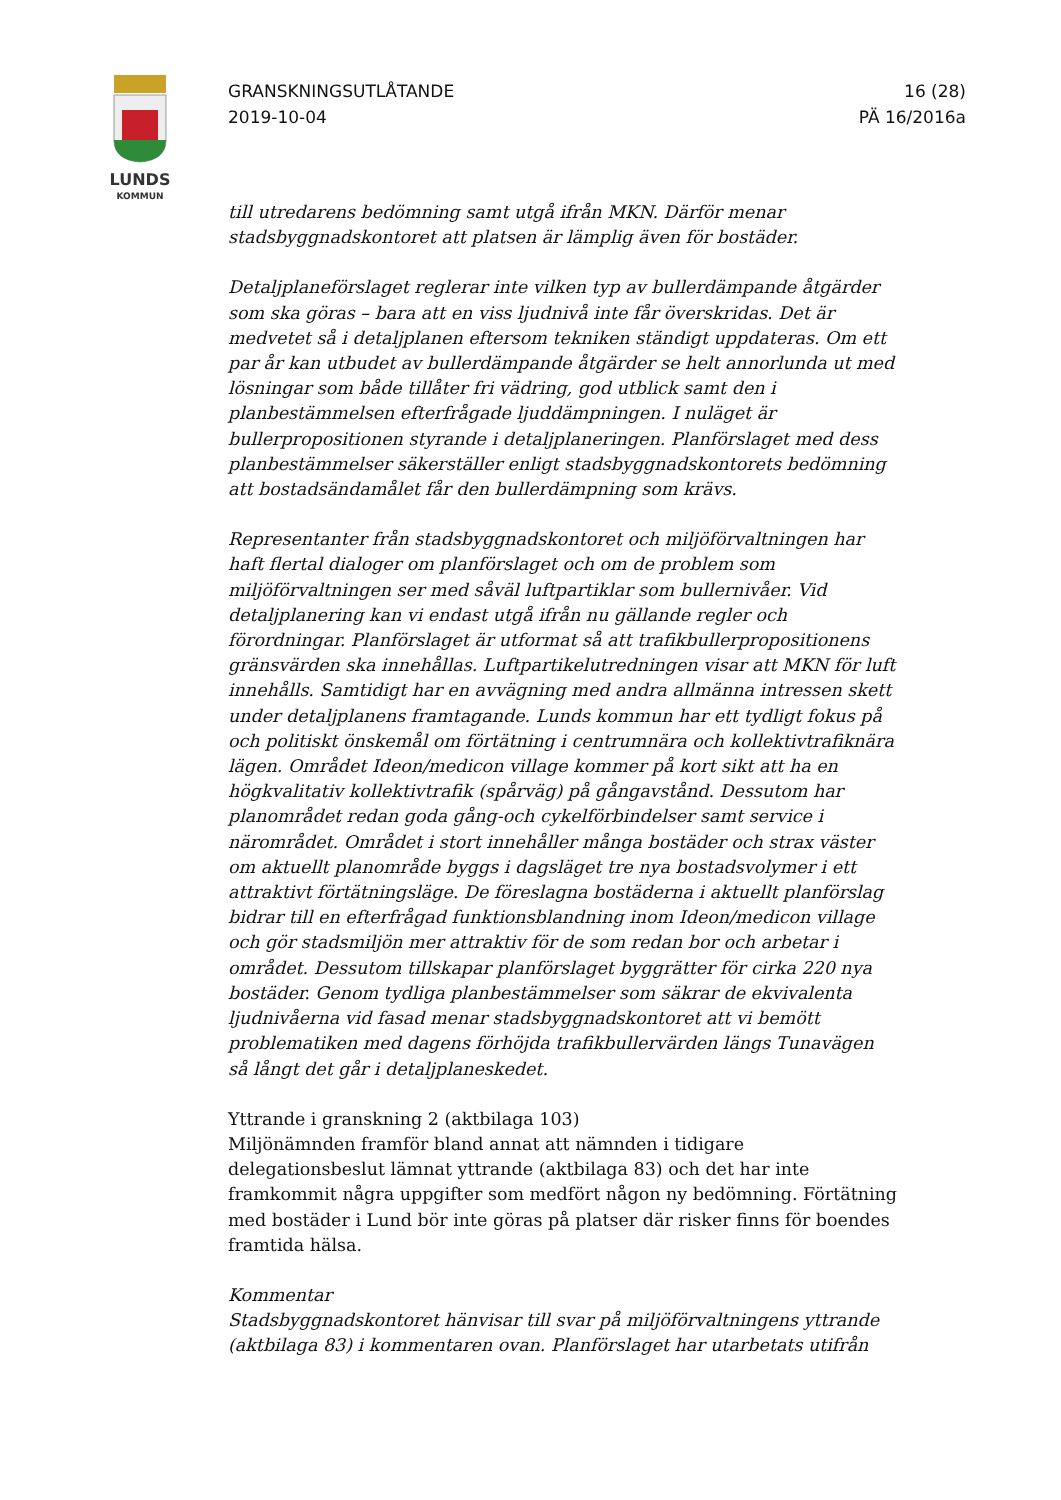LUNDS
KOMMUN
GRANSKNINGSUTLÅTANDE
2019-10-04
16 (28)
PÄ 16/2016a
till utredarens bedömning samt utgå ifrån MKN. Därför menar stadsbyggnadskontoret att platsen är lämplig även för bostäder.
Detaljplaneförslaget reglerar inte vilken typ av bullerdämpande åtgärder som ska göras – bara att en viss ljudnivå inte får överskridas. Det är medvetet så i detaljplanen eftersom tekniken ständigt uppdateras. Om ett par år kan utbudet av bullerdämpande åtgärder se helt annorlunda ut med lösningar som både tillåter fri vädring, god utblick samt den i planbestämmelsen efterfrågade ljuddämpningen. I nuläget är bullerpropositionen styrande i detaljplaneringen. Planförslaget med dess planbestämmelser säkerställer enligt stadsbyggnadskontorets bedömning att bostadsändamålet får den bullerdämpning som krävs.
Representanter från stadsbyggnadskontoret och miljöförvaltningen har haft flertal dialoger om planförslaget och om de problem som miljöförvaltningen ser med såväl luftpartiklar som bullernivåer. Vid detaljplanering kan vi endast utgå ifrån nu gällande regler och förordningar. Planförslaget är utformat så att trafikbullerpropositionens gränsvärden ska innehållas. Luftpartikelutredningen visar att MKN för luft innehålls. Samtidigt har en avvägning med andra allmänna intressen skett under detaljplanens framtagande. Lunds kommun har ett tydligt fokus på och politiskt önskemål om förtätning i centrumnära och kollektivtrafiknära lägen. Området Ideon/medicon village kommer på kort sikt att ha en högkvalitativ kollektivtrafik (spårväg) på gångavstånd. Dessutom har planområdet redan goda gång-och cykelförbindelser samt service i närområdet. Området i stort innehåller många bostäder och strax väster om aktuellt planområde byggs i dagsläget tre nya bostadsvolymer i ett attraktivt förtätningsläge. De föreslagna bostäderna i aktuellt planförslag bidrar till en efterfrågad funktionsblandning inom Ideon/medicon village och gör stadsmiljön mer attraktiv för de som redan bor och arbetar i området. Dessutom tillskapar planförslaget byggrätter för cirka 220 nya bostäder. Genom tydliga planbestämmelser som säkrar de ekvivalenta ljudnivåerna vid fasad menar stadsbyggnadskontoret att vi bemött problematiken med dagens förhöjda trafikbullervärden längs Tunavägen så långt det går i detaljplaneskedet.
Yttrande i granskning 2 (aktbilaga 103)
Miljönämnden framför bland annat att nämnden i tidigare delegationsbeslut lämnat yttrande (aktbilaga 83) och det har inte framkommit några uppgifter som medfört någon ny bedömning. Förtätning med bostäder i Lund bör inte göras på platser där risker finns för boendes framtida hälsa.
Kommentar
Stadsbyggnadskontoret hänvisar till svar på miljöförvaltningens yttrande (aktbilaga 83) i kommentaren ovan. Planförslaget har utarbetats utifrån